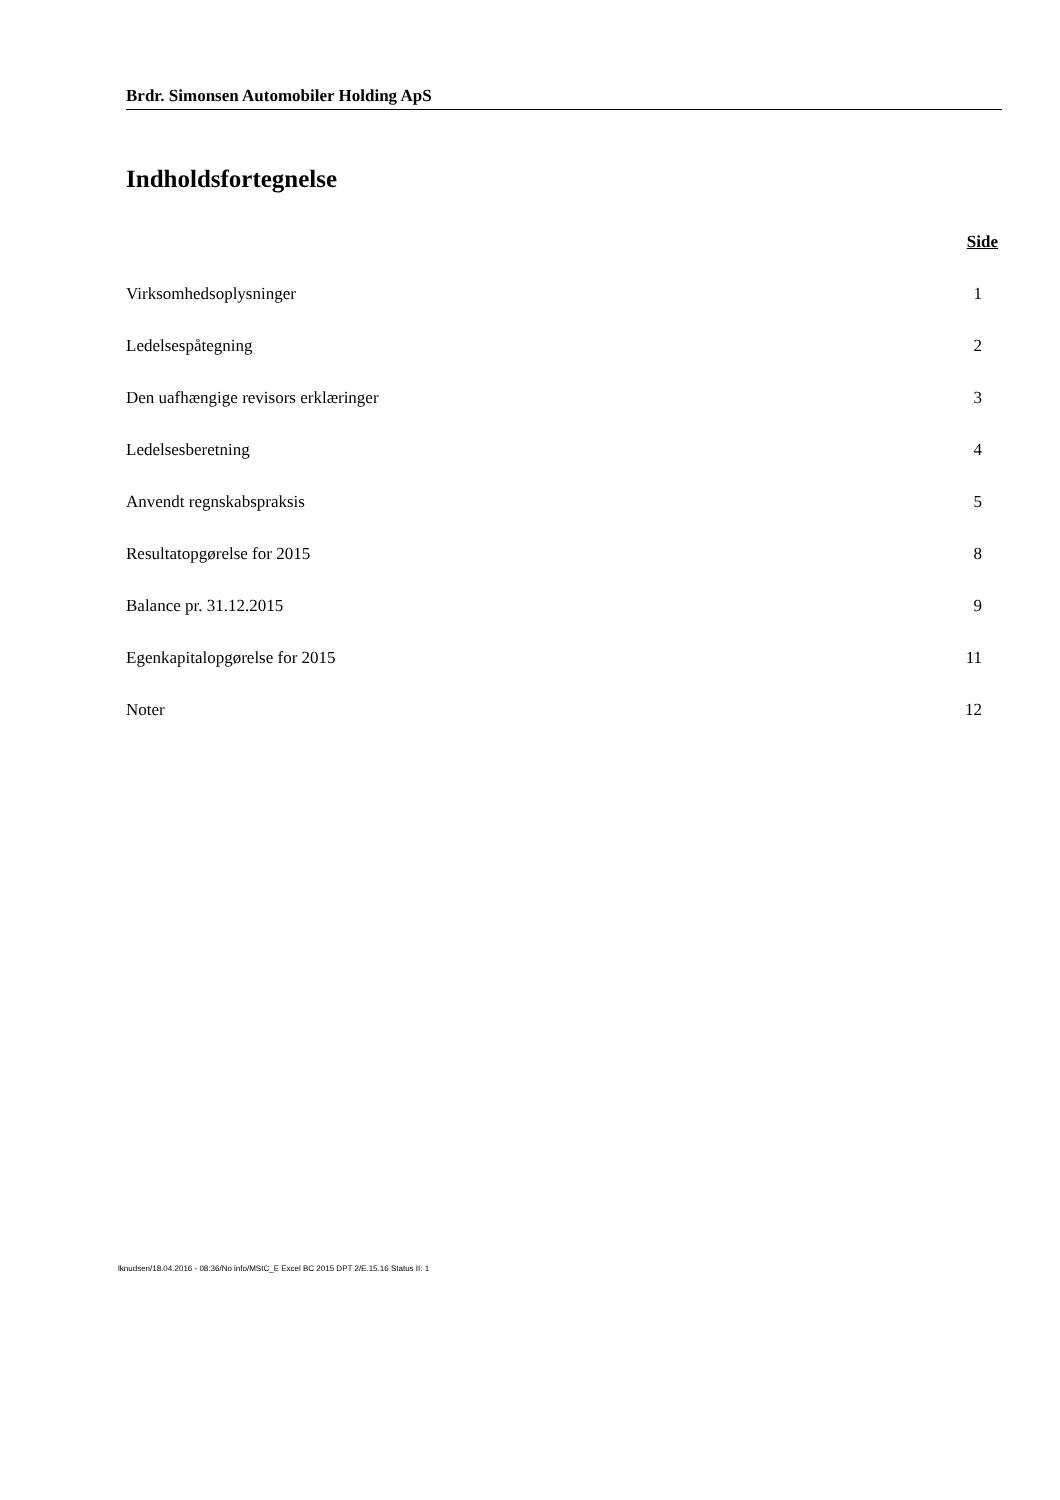Brdr. Simonsen Automobiler Holding ApS
Indholdsfortegnelse
Side
Virksomhedsoplysninger 1
Ledelsespåtegning 2
Den uafhængige revisors erklæringer 3
Ledelsesberetning 4
Anvendt regnskabspraksis 5
Resultatopgørelse for 2015 8
Balance pr. 31.12.2015 9
Egenkapitalopgørelse for 2015 11
Noter 12
lknudsen/18.04.2016 - 08:36/No info/MStC_E Excel BC 2015 DPT 2/E.15.16 Status II: 1